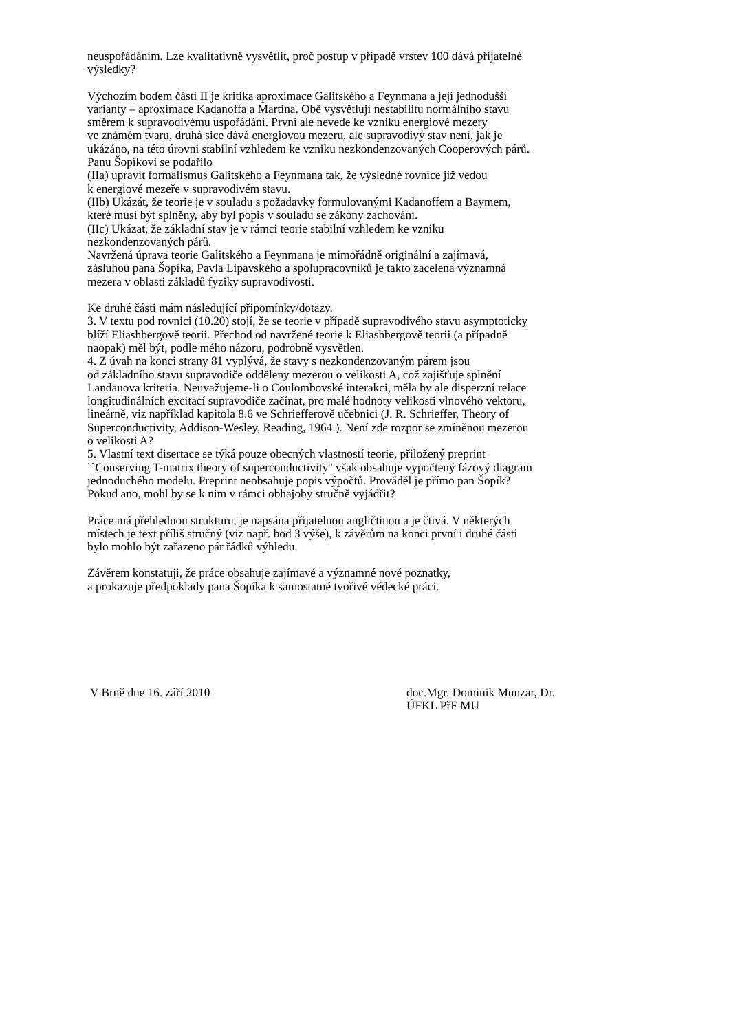neuspořádáním. Lze kvalitativně vysvětlit, proč postup v případě vrstev 100 dává přijatelné
výsledky?
Výchozím bodem části II je kritika aproximace Galitského a Feynmana a její jednodušší
varianty – aproximace Kadanoffa a Martina. Obě vysvětlují nestabilitu normálního stavu
směrem k supravodivému uspořádání. První ale nevede ke vzniku energiové mezery
ve známém tvaru, druhá sice dává energiovou mezeru, ale supravodivý stav není, jak je
ukázáno, na této úrovni stabilní vzhledem ke vzniku nezkondenzovaných Cooperových párů.
Panu Šopíkovi se podařilo
(IIa) upravit formalismus Galitského a Feynmana tak, že výsledné rovnice již vedou
k energiové mezeře v supravodivém stavu.
(IIb) Ukázát, že teorie je v souladu s požadavky formulovanými Kadanoffem a Baymem,
které musí být splněny, aby byl popis v souladu se zákony zachování.
(IIc) Ukázat, že základní stav je v rámci teorie stabilní vzhledem ke vzniku
nezkondenzovaných párů.
Navržená úprava teorie Galitského a Feynmana je mimořádně originální a zajímavá,
zásluhou pana Šopíka, Pavla Lipavského a spolupracovníků je takto zacelena významná
mezera v oblasti základů fyziky supravodivosti.
Ke druhé části mám následující připomínky/dotazy.
3. V textu pod rovnici (10.20) stojí, že se teorie v případě supravodivého stavu asymptoticky
blíží Eliashbergově teorii. Přechod od navržené teorie k Eliashbergově teorii (a případně
naopak) měl být, podle mého názoru, podrobně vysvětlen.
4. Z úvah na konci strany 81 vyplývá, že stavy s nezkondenzovaným párem jsou
od základního stavu supravodiče odděleny mezerou o velikosti A, což zajišťuje splnění
Landauova kriteria. Neuvažujeme-li o Coulombovské interakci, měla by ale disperzní relace
longitudinálních excitací supravodiče začínat, pro malé hodnoty velikosti vlnového vektoru,
lineárně, viz například kapitola 8.6 ve Schriefferově učebnici (J. R. Schrieffer, Theory of
Superconductivity, Addison-Wesley, Reading, 1964.). Není zde rozpor se zmíněnou mezerou
o velikosti A?
5. Vlastní text disertace se týká pouze obecných vlastností teorie, přiložený preprint
``Conserving T-matrix theory of superconductivity'' však obsahuje vypočtený fázový diagram
jednoduchého modelu. Preprint neobsahuje popis výpočtů. Prováděl je přímo pan Šopík?
Pokud ano, mohl by se k nim v rámci obhajoby stručně vyjádřit?
Práce má přehlednou strukturu, je napsána přijatelnou angličtinou a je čtivá. V některých
místech je text příliš stručný (viz např. bod 3 výše), k závěrům na konci první i druhé části
bylo mohlo být zařazeno pár řádků výhledu.
Závěrem konstatuji, že práce obsahuje zajímavé a významné nové poznatky,
a prokazuje předpoklady pana Šopíka k samostatné tvořivé vědecké práci.
V Brně dne 16. září 2010 doc.Mgr. Dominik Munzar, Dr.
ÚFKL PřF MU